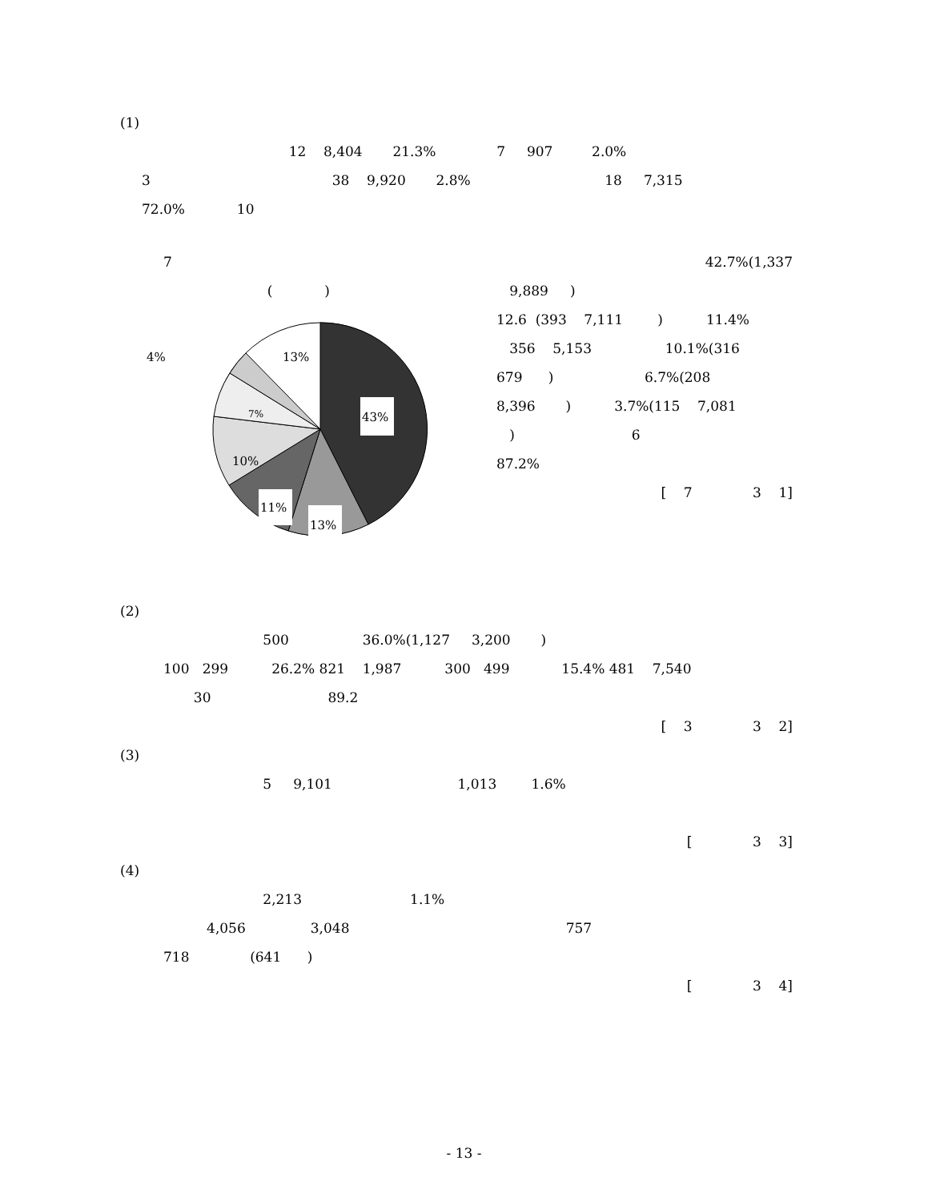(1)
12 8,404 21.3% 7 907 2.0%
3 38 9,920 2.8% 18 7,315
72.0% 10
7
( )
43%
13%
11%
10%
7%
4%
13%
42.7%(1,337
9,889 )
12.6 (393 7,111 ) 11.4%
356 5,153 10.1%(316
679 ) 6.7%(208
8,396 ) 3.7%(115 7,081
) 6
87.2%
[ 7 3 1]
(2)
500 36.0%(1,127 3,200 )
100 299 26.2% 821 1,987 300 499 15.4% 481 7,540
30 89.2
[ 3 3 2]
(3)
5 9,101 1,013 1.6%
[ 3 3]
(4)
2,213 1.1%
4,056 3,048 757
718 (641 )
[ 3 4]
- 13 -